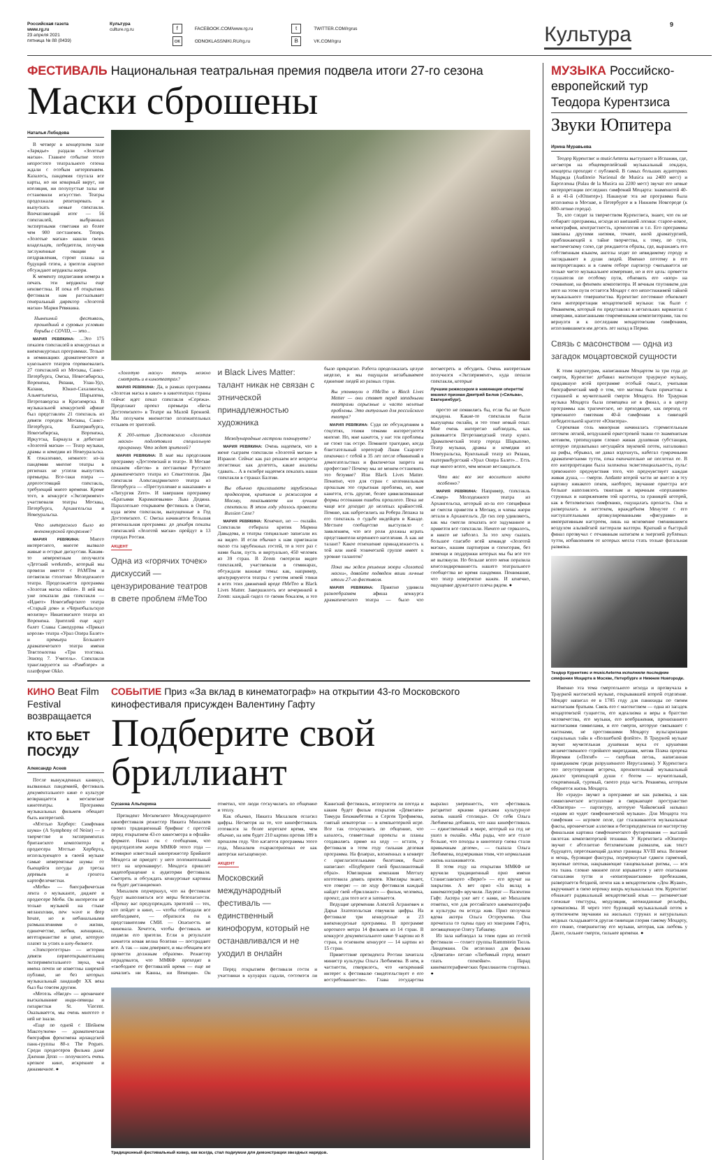Российская газета
www.rg.ru
23 апреля 2021
пятница № 88 (8439)
Культура
culture.rg.ru
f FACEBOOK.COM/www.rg.ru
ок ODNOKLASSNIKI.RU/rg.ru
t TWITTER.COM/rgrus
B VK.COM/rgru
Культура
9
ФЕСТИВАЛЬ Национальная театральная премия подвела итоги 27-го сезона
Маски сброшены
Наталья Лебедева
В четверг в концертном зале «Зарядье» раздали «Золотые маски». Главное событие этого непростого театрального сезона ждали с особым нетерпением. Казалось, пандемия спутала все карты, но ни коварный вирус, ни изоляция, ни полупустые залы не остановили искусство. Театры продолжали репетировать и выпускать новые спектакли. Впечатляющий итог — 56 спектаклей, выбранных экспертными советами из более чем 900 постановок. Теперь «Золотые маски» нашли своих владельцев, победители, получив заслуженные овации и поздравления, строят планы на будущий сезон, а зрители азартно обсуждают вердикты жюри.
К моменту подписания номера в печать эти вердикты еще неизвестны. И пока об открытиях фестиваля нам рассказывает генеральный директор «Золотой маски» Мария Ревякина.
Нынешний фестиваль, прошедший в суровых условиях борьбы с COVID, — это...
МАРИЯ РЕВЯКИНА: ...Это 175 показов спектаклей в конкурсных и внеконкурсных программах. Только в номинациях драматического и кукольного театров соревновались 27 спектаклей из Москвы, Санкт-Петербурга, Омска, Новосибирска, Воронежа, Рязани, Улан-Удэ, Казани, Южно-Сахалинска, Альметьевска, Шарыпова, Петрозаводска и Красноярска. В музыкальной конкурсной афише был представлен 21 спектакль из девяти городов: Москвы, Санкт-Петербурга, Екатеринбурга, Новосибирска, Воронежа, Иркутска, Барнаула и дебютант «Золотой маски» — Театр музыки, драмы и комедии из Новоуральска. К сожалению, немного: из-за пандемии многие театры в регионах не успели выпустить премьеры. Все-таки опера — дорогостоящий спектакль, требующий много времени. Кроме того, в конкурсе «Эксперимент» участвовали театры Москвы, Петербурга, Архангельска и Новоуральска.
Что интересного было во внеконкурсной программе?
МАРИЯ РЕВЯКИНА: Много интересного, многое вызвало живые и острые дискуссии. Каким-то невероятным получился «Детский weekend», который мы провели вместе с PAMТом и посвятили столетию Молодежного театра. Продолжается программа «Золотая маска online». В ней мы уже показали два спектакля — «Идиот» Новосибирского театра «Старый дом» и «Чернобыльскую молитву» Никитинского театра из Воронежа. Зрителей еще ждут балет Славы Самодурова «Приказ короля» театра «Урал Опера Балет» и премьера Большого драматического театра имени Товстоногова «Три толстяка. Эпизод 7. Учитель». Спектакли транслируются на «Рамблере» и платформе Okko.
«Золотую маску» теперь можно смотреть и в кинотеатрах?
МАРИЯ РЕВЯКИНА: Да, в рамках программы «Золотая маска в кино» в кинотеатрах страны сейчас идет показ спектакля «Сережа». Продолжит проект премьера «Бесы Достоевского» в Театре на Малой Бронной. Мы получаем множество положительных отзывов от зрителей.
К 200-летию Достоевского «Золотая маска» подготовила специальную программу. Что ждет зрителей?
МАРИЯ РЕВЯКИНА: В мае мы продолжим программу «Достоевский и театр». В Москве покажем «Бесов» в постановке Русского драматического театра из Севастополя. Два спектакля Александринского театра из Петербурга — «Преступление и наказание» и «Литургия Zero». И завершим программу «Братьями Карамазовыми» Льва Додина. Параллельно открываем фестиваль в Омске, куда везем спектакли, выпущенные в Год Достоевского. С Омска начинается большая региональная программа: до декабря показы спектаклей «Золотой маски» пройдут в 13 городах России.
АКЦЕНТ
Одна из «горячих точек» дискуссий — цензурирование театров в свете проблем #MeToo и Black Lives Matter: талант никак не связан с этнической принадлежностью художника
Международные гастроли планируете?
МАРИЯ РЕВЯКИНА: Очень надеемся, что в июне сыграем спектакли «Золотой маски» в Израиле. Сейчас как раз решаем все вопросы логистики: как долететь, какие анализы сдавать... А в октябре надеемся показать наши спектакли в странах Балтии.
Вы обычно приглашаете зарубежных продюсеров, критиков и режиссеров в Москву, показываете им лучшие спектакли. В этом году удалось провести Russian Case?
МАРИЯ РЕВЯКИНА: Конечно, но — онлайн. Спектакли отбирала критик Марина Давыдова, и театры специально записали их на видео. И если обычно к нам приезжали около ста зарубежных гостей, то в этот раз с нами были, пусть и виртуально, 450 человек из 39 стран. В Zoom смотрели видео спектаклей, участвовали в семинарах, обсуждали важные темы: как, например, цензурируются театры с учетом новой этики и всех этих движений вроде #MeToo и Black Lives Matter. Завершилось все вечеринкой в Zoom: каждый сидел со своим бокалом, и это было прекрасно. Работа продолжалась целую неделю, и мы ощущали незабываемое единение людей из разных стран.
Вы упомянули о #MeToo и Black Lives Matter — они ставят перед западными театрами серьезные и часто нелепые проблемы. Это актуально для российского театра?
МАРИЯ РЕВЯКИНА: Судя по обсуждениям в соцсетях, этими темами интересуются многие. Но, мне кажется, у нас эти проблемы не стоят так остро. Помните трагедию, когда блистательный хореограф Лиам Скарлетт покончил с собой в 35 лет после обвинений в домогательствах и фактически запрета на профессию? Почему мы не можем остановить это безумие? Или Black Lives Matter. Понятно, что для стран с колониальным прошлым это серьезная проблема, но, мне кажется, есть другие, более цивилизованные формы осознания ошибок прошлого. Пока же чаще все доходит до нелепых крайностей. Помню, как набросились на Робера Лепажа за его спектакль о судьбе индейцев в Канаде. Местное сообщество выступило с заявлением, что все роли должны играть представители коренного населения. А как же талант? Какое отношение принадлежность к той или иной этнической группе имеет к уровню талантов?
Пока мы ждем решения жюри «Золотой маски», давайте подведем ваши личные итоги 27-го фестиваля.
МАРИЯ РЕВЯКИНА: Приятно удивила разнообразием афиша конкурса драматического театра — было что посмотреть и обсудить. Очень интересным получился «Эксперимент», куда попали спектакли, которые
Лучшим режиссером в номинации оперетта/мюзикл признан Дмитрий Белов («Сильва», Екатеринбург).
просто не появились бы, если бы не было локдауна. Какие-то спектакли были выпущены онлайн, и это тоже новый опыт. Мне очень интересно наблюдать, как развивается Петрозаводский театр кукол. Драматический театр города Шарыпово, Театр музыки, драмы и комедии из Новоуральска, Кукольный театр из Рязани, екатеринбургский «Урал Опера Балет»... Есть еще много всего, чем можно восхищаться.
Что вас все же восхитило както особенно?
МАРИЯ РЕВЯКИНА: Например, спектакль «Север» Молодежного театра из Архангельска, который из-за его специфики не смогли привезти в Москву, и члены жюри летали в Архангельск. До сих пор удивляюсь, как мы смогли показать все задуманное и привезти все спектакли. Ничего не сорвалось, и никто не заболел. За это хочу сказать большое спасибо всей команде «Золотой маски», нашим партнерам и спонсорам, без помощи и поддержки которых мы бы все это не вытянули. Но больше всего меня поразила консолидированность нашего театрального сообщества во время пандемии. Понимание, что театр невероятно важен. И конечно, ощущение дружеского плеча рядом. ●
КИНО Beat Film Festival возвращается
КТО БЬЕТ ПОСУДУ
Александр Асеев
После вынужденных каникул, вызванных пандемией, фестиваль документального кино о культуре возвращается в московские кинотеатры. Программа музыкальных фильмов обещает быть интересной.
«Мэттью Херберт: Симфония шума» (A Symphony of Noise) — о творчестве и экспериментах британского композитора и продюсера Мэттью Херберта, использующего в своей музыке самые невероятные шумы: от бьющейся посуды до треска деревьев и грохота картофелечистки.
«Моби» — биографическая лента о музыканте, диджее и продюсере Моби. Он интересен не только музыкой на стыке меланхолии, new wave и deep house, но и небанальными размышлениями о жизни, одиночестве, любви, женщинах, вегетарианстве и цене, которую платят за успех в шоу-бизнесе.
«Электросестры» — истории девяти первооткрывательниц экспериментального звука, чьи имена почти не известны широкой публике, но без которых музыкальный ландшафт XX века был бы совсем другим.
«Мотель «Нигде» — ироничное высказывание инди-певицы и гитаристки St. Vincent. Оказывается, мы очень многого о ней не знали.
«Еще по одной с Шейном Макгоуэном» — драматическая биография фронтмена ирландской панк-группы 80-х The Pogues. Среди продюсеров фильма даже Джонни Депп — получилось очень крепкое кино, искреннее и динамичное. ●
СОБЫТИЕ Приз «За вклад в кинематограф» на открытии 43-го Московского кинофестиваля присужден Валентину Гафту
Подберите свой бриллиант
Сусанна Альперина
Президент Московского Международного кинофестиваля режиссер Никита Михалков провел традиционный брифинг с прессой перед открытием 43-го киносмотра в офлайн-формате. Начал он с сообщения, что председателем жюри ММКФ этого года — всемирно известный кинорежиссер Брийанте Мендоса не приедет: у него положительный тест на коронавирус. Мендоса пришлет видеообращение к аудитории фестиваля. Смотреть и обсуждать конкурсные картины он будет дистанционно.
Михалков подчеркнул, что на фестивале будут выполняться все меры безопасности. «Прошу вас предупреждать зрителей — тех, кто пойдет в кино, — чтобы соблюдали все необходимое, — обратился он к представителям СМИ. — Опасность не миновала. Хочется, чтобы фестиваль не подвели его зрители. Если в результате начнется новая волна болезни — пострадают все. А так — нам доверяют, и мы обещаем все провести должным образом». Режиссер порадовался, что ММКФ проходит в «свободное от фестивалей время — еще не начались ни Канны, ни Венеция». Он отметил, что люди соскучились по общению и теплу.
Как обычно, Никита Михалков огласил цифры. Несмотря на то, что кинофестиваль готовился за более короткое время, чем обычно, на нем будет 210 картин против 189 в прошлом году. Что касается программы этого года, Михалков охарактеризовал ее как авторски насыщенную.
АКЦЕНТ
Московский международный фестиваль — единственный кинофорум, который не останавливался и не уходил в онлайн
Перед открытием фестиваля гости и участники в кулуарах гадали, состоится ли Каннский фестиваль, испортится ли погода и каким будет фильм открытия «Девятаев» Тимура Бекмамбетова и Сергея Трофимова, снятый новаторски — в компьютерной игре. Все так соскучились по общению, что казалось, совместные проекты и планы создавались прямо на ходу — кстати, у фестиваля в этом году сильная деловая программа. На флаерах, вложенных в конверт с пригласительными билетами, было написано: «Подберите свой бриллиантовый образ». Ювелирная компания Mercury изготовила девять призов. Ювелиры знают, что говорят — по ходу фестиваля каждый найдет свой «бриллиант» — фильм, человека, проект; для того все и затевается.
Ведущие церемонии Алексей Агранович и Дарья Златопольская озвучили цифры. На фестивале три конкурсные и 23 внеконкурсные программы. В программе короткого метра 14 фильмов из 14 стран. В конкурсе документального кино 9 картин из 8 стран, в основном конкурсе — 14 картин из 15 стран.
Приветствие президента России зачитала министр культуры Ольга Любимова. В нем, в частности, говорилось, что «искренний интерес к фестивалю свидетельствует о его востребованности». Глава государства выразил уверенность, что «фестиваль расцветит яркими красками культурную жизнь нашей столицы». От себя Ольга Любимова добавила, что наш кинофестиваль — единственный в мире, который на год не ушел в онлайн. «Мы рады, что все стало больше, что походы в кинотеатр снова стали привычным делом», — сказала Ольга Любимова, подчеркивая этим, что нормальная жизнь налаживается.
В этом году на открытии ММКФ не вручили традиционный приз имени Станиславского «Верю!» — его вручат на закрытии. А вот приз «За вклад в кинематограф» вручили. Лауреат — Валентин Гафт. Актера уже нет с нами, но Михалков отметил, что для российского кинематографа и культуры он всегда жив. Приз получила вдова актера Ольга Остроумова. Она прочитала со сцены одну из эпиграмм Гафта, посвященную Олегу Табакову.
Из зала наблюдал за этим один из гостей фестиваля — солист группы Rammstein Тилль Линдеманн. Он исполнил для фильма «Девятаев» песню «Любимый город может спать спокойно». Парад кинематографических бриллиантов стартовал. ●
Традиционный фестивальный ковер, как всегда, стал подиумом для демонстрации звездных нарядов.
МУЗЫКА Российско-европейский тур Теодора Курентзиса
Звуки Юпитера
Ирина Муравьева
Теодор Курентзис и musicAeterna выступают в Испании, где, несмотря на общеевропейский музыкальный локдаун, концерты проходят с публикой. В самых больших аудиториях Мадрида (Auditorio Nacional de Musica на 2400 мест) и Барселоны (Palau de la Musica на 2200 мест) звучат его новые интерпретации последних симфоний Моцарта: знаменитой 40-й и 41-й («Юпитер»). Накануне эта же программа была исполнена в Москве, в Петербурге и в Нижнем Новгороде (к 800-летию города).
Те, кто следят за творчеством Курентзиса, знают, что он не собирает программы, исходя из внешней логики: старое-новое, монография, контрастность, хронология и т.п. Его программы завязаны другими нитями, точнее, иной драматургией, приближающей к тайне творчества, к тому, по сути, мистическому слою, где рождаются образы, где, выражаясь его собственным языком, ангелы ходят по невидимому городу и заглядывают в души людей. Именно поэтому в его интерпретациях и в самом отборе партитур считывается не только чисто музыкальное измерение, но и его цель: провести слушателя по особому пути, обновить его «взор» на сочинение, на феномен композитора. И вечным спутником для него на этом пути остается Моцарт с его непостижимой тайной музыкального совершенства. Курентзис постоянно обновляет свои интерпретации моцартовской музыки: так было с Реквиемом, который он представлял в нескольких вариантах с номерами, написанными современными композиторами, так он вернулся и к последним моцартовским симфониям, исполнявшимся им десять лет назад в Перми.
Связь с масонством — одна из загадок моцартовской сущности
К этим партитурам, написанным Моцартом за три года до смерти, Курентзис добавил масонскую траурную музыку, придавшую всей программе особый смысл, учитывая биографический миф о том, что масоны были причастны к страшной и мучительной смерти Моцарта. Но Траурная музыка Моцарта была помещена не в финал, а в центр программы как трагическое, но преходящее, как переход от тревожного смятения 40-й симфонии к сияющей победительной красоте «Юпитера».
Сороковая соль минорная начиналась стремительным потоком легкой, воздушной оркестровой ткани со знаменитым мотивом, трепещущим словно живая душевная субстанция, которую подхватывал несущийся звуковой поток, наталкивал на рифы, обрывал, не давал вздохнуть, набегал сумрачными драматическими тутти, пока окончательно не поглотил ее. В его интерпретации была заложена экзистенциальность, пульс тревожного предчувствия того, что предчувствует каждая живая душа, — смерти. Andante второй части не внесло в эту картину никакого покоя, наоборот, звучание оркестра все больше наполнялось тяжелым и мрачным «порханием» струнных и напряжением той красоты, за границей которой, как в бетховенских симфониях, ощущалась пропасть. Она и разверзалась в жестоком, враждебном Менуэте с его наступательными артикулированными «фигурами» и императивным настроем, лишь на мгновение сменившимся воздухом альпийской пасторали валторн. Краткий и быстрый финал прозвучал с отчаянным натиском и энергией рубленых тутти, избавлением от которых могла стать только фатальная развязка.
Теодор Курентзис и musicAeterna исполнили последние симфонии Моцарта в Москве, Петербурге и Нижнем Новгороде.
Именно эта тема смертельного исхода и прозвучала в Траурной масонской музыке, открывавшей второй отделение. Моцарт написал ее в 1785 году для панихиды по своим масонским братьям. Связь его с масонством — одна из загадок моцартовской сущности, его идеализма и веры в братство человечества, его музыки, его воображения, пронизанного масонскими символами, и его смерти, которую связывают с масонами, не простившими Моцарту вульгаризации сакральных тайн в «Волшебной флейте». В Траурной музыке звучит мучительная душевная мука от крушения величественного стройного мироздания, мотив Плача пророка Иеремии («Погиб» — скорбная песнь, написанная праведником среди разрушенного Иерусалима). У Курентзиса это потусторонняя встреча, пронзительный музыкальный диалог трепещущей души с богом — мучительный, сокровенный, суровый, своего рода часть Реквиема, которым обернется жизнь Моцарта.
Но «траур» звучит в программе не как развязка, а как символическое вступление в сверкающее пространство «Юпитера» — партитуру, которую Чайковский называл «одним из чудес симфонической музыки». Для Моцарта эта симфония — игровое поле, где сталкиваются музыкальные факты, иронические аллюзии и беспрецедентная по мастерству финальная картина симфонического фугирования — высший пилотаж композиторской техники. У Курентзиса «Юпитер» звучит с абсолютно бетховенским размахом, как текст будущего, пересекающий далеко границы XVIII века. Величие и мощь, бурлящие фактуры, подчеркнутые сдвиги гармоний, звуковые потоки, накрывающие танцевальные ритмы, — вся эта ткань словно минное поле взрывается у него опасными сигналами тутти и «юпитерианскими» пробежками, разверзается бездной, почти как в моцартовском «Дон Жуане», вкручивает в свою воронку вихрь музыкальных тем. Курентзис обнажает радикальный моцартовский язык — ритмические сложные текстуры, модуляции, неожиданные рельефы, хроматизмы. И через этот бурлящий музыкальный поток в аутентичном звучании на жильных струнах и натуральных медных складывается другая сияющая глория самому Моцарту, его гению, совершенству его музыки, которая, как любовь у Данте, сильнее смерти, сильнее времени. ●